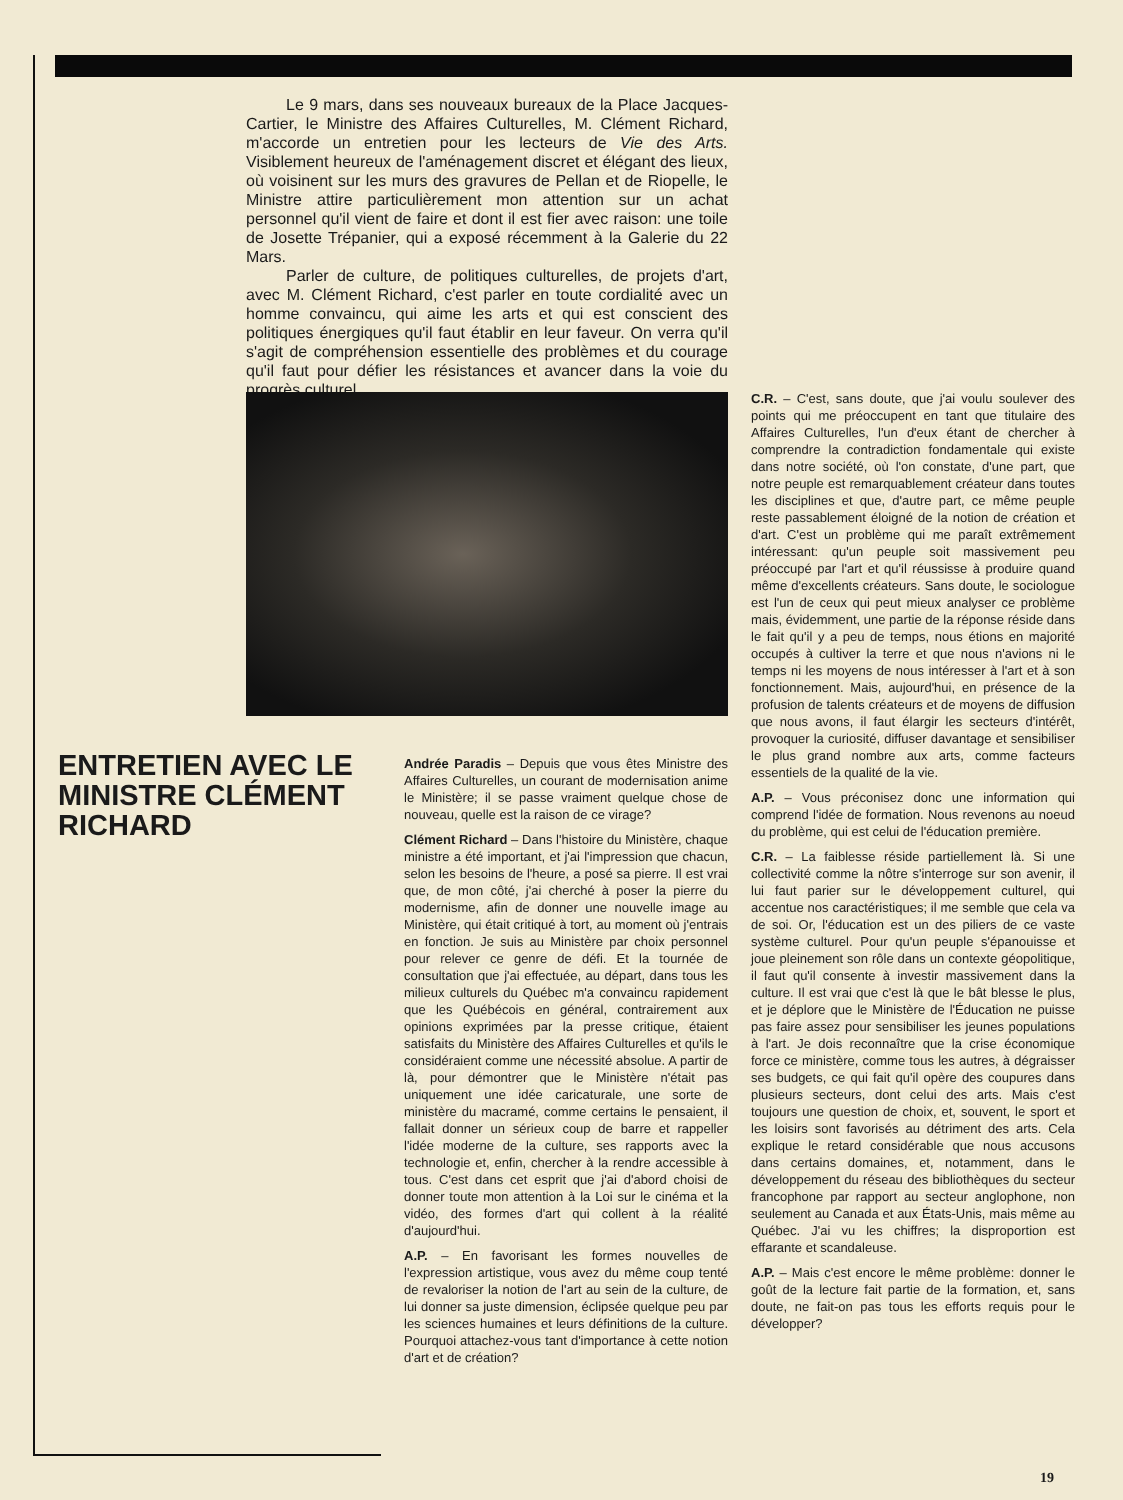Le 9 mars, dans ses nouveaux bureaux de la Place Jacques-Cartier, le Ministre des Affaires Culturelles, M. Clément Richard, m'accorde un entretien pour les lecteurs de Vie des Arts. Visiblement heureux de l'aménagement discret et élégant des lieux, où voisinent sur les murs des gravures de Pellan et de Riopelle, le Ministre attire particulièrement mon attention sur un achat personnel qu'il vient de faire et dont il est fier avec raison: une toile de Josette Trépanier, qui a exposé récemment à la Galerie du 22 Mars.
Parler de culture, de politiques culturelles, de projets d'art, avec M. Clément Richard, c'est parler en toute cordialité avec un homme convaincu, qui aime les arts et qui est conscient des politiques énergiques qu'il faut établir en leur faveur. On verra qu'il s'agit de compréhension essentielle des problèmes et du courage qu'il faut pour défier les résistances et avancer dans la voie du progrès culturel.
ENTRETIEN AVEC LE MINISTRE CLÉMENT RICHARD
Andrée Paradis – Depuis que vous êtes Ministre des Affaires Culturelles, un courant de modernisation anime le Ministère; il se passe vraiment quelque chose de nouveau, quelle est la raison de ce virage?
Clément Richard – Dans l'histoire du Ministère, chaque ministre a été important, et j'ai l'impression que chacun, selon les besoins de l'heure, a posé sa pierre. Il est vrai que, de mon côté, j'ai cherché à poser la pierre du modernisme, afin de donner une nouvelle image au Ministère, qui était critiqué à tort, au moment où j'entrais en fonction. Je suis au Ministère par choix personnel pour relever ce genre de défi. Et la tournée de consultation que j'ai effectuée, au départ, dans tous les milieux culturels du Québec m'a convaincu rapidement que les Québécois en général, contrairement aux opinions exprimées par la presse critique, étaient satisfaits du Ministère des Affaires Culturelles et qu'ils le considéraient comme une nécessité absolue. A partir de là, pour démontrer que le Ministère n'était pas uniquement une idée caricaturale, une sorte de ministère du macramé, comme certains le pensaient, il fallait donner un sérieux coup de barre et rappeller l'idée moderne de la culture, ses rapports avec la technologie et, enfin, chercher à la rendre accessible à tous. C'est dans cet esprit que j'ai d'abord choisi de donner toute mon attention à la Loi sur le cinéma et la vidéo, des formes d'art qui collent à la réalité d'aujourd'hui.
A.P. – En favorisant les formes nouvelles de l'expression artistique, vous avez du même coup tenté de revaloriser la notion de l'art au sein de la culture, de lui donner sa juste dimension, éclipsée quelque peu par les sciences humaines et leurs définitions de la culture. Pourquoi attachez-vous tant d'importance à cette notion d'art et de création?
C.R. – C'est, sans doute, que j'ai voulu soulever des points qui me préoccupent en tant que titulaire des Affaires Culturelles, l'un d'eux étant de chercher à comprendre la contradiction fondamentale qui existe dans notre société, où l'on constate, d'une part, que notre peuple est remarquablement créateur dans toutes les disciplines et que, d'autre part, ce même peuple reste passablement éloigné de la notion de création et d'art. C'est un problème qui me paraît extrêmement intéressant: qu'un peuple soit massivement peu préoccupé par l'art et qu'il réussisse à produire quand même d'excellents créateurs. Sans doute, le sociologue est l'un de ceux qui peut mieux analyser ce problème mais, évidemment, une partie de la réponse réside dans le fait qu'il y a peu de temps, nous étions en majorité occupés à cultiver la terre et que nous n'avions ni le temps ni les moyens de nous intéresser à l'art et à son fonctionnement. Mais, aujourd'hui, en présence de la profusion de talents créateurs et de moyens de diffusion que nous avons, il faut élargir les secteurs d'intérêt, provoquer la curiosité, diffuser davantage et sensibiliser le plus grand nombre aux arts, comme facteurs essentiels de la qualité de la vie.
A.P. – Vous préconisez donc une information qui comprend l'idée de formation. Nous revenons au noeud du problème, qui est celui de l'éducation première.
C.R. – La faiblesse réside partiellement là. Si une collectivité comme la nôtre s'interroge sur son avenir, il lui faut parier sur le développement culturel, qui accentue nos caractéristiques; il me semble que cela va de soi. Or, l'éducation est un des piliers de ce vaste système culturel. Pour qu'un peuple s'épanouisse et joue pleinement son rôle dans un contexte géopolitique, il faut qu'il consente à investir massivement dans la culture. Il est vrai que c'est là que le bât blesse le plus, et je déplore que le Ministère de l'Éducation ne puisse pas faire assez pour sensibiliser les jeunes populations à l'art. Je dois reconnaître que la crise économique force ce ministère, comme tous les autres, à dégraisser ses budgets, ce qui fait qu'il opère des coupures dans plusieurs secteurs, dont celui des arts. Mais c'est toujours une question de choix, et, souvent, le sport et les loisirs sont favorisés au détriment des arts. Cela explique le retard considérable que nous accusons dans certains domaines, et, notamment, dans le développement du réseau des bibliothèques du secteur francophone par rapport au secteur anglophone, non seulement au Canada et aux États-Unis, mais même au Québec. J'ai vu les chiffres; la disproportion est effarante et scandaleuse.
A.P. – Mais c'est encore le même problème: donner le goût de la lecture fait partie de la formation, et, sans doute, ne fait-on pas tous les efforts requis pour le développer?
19